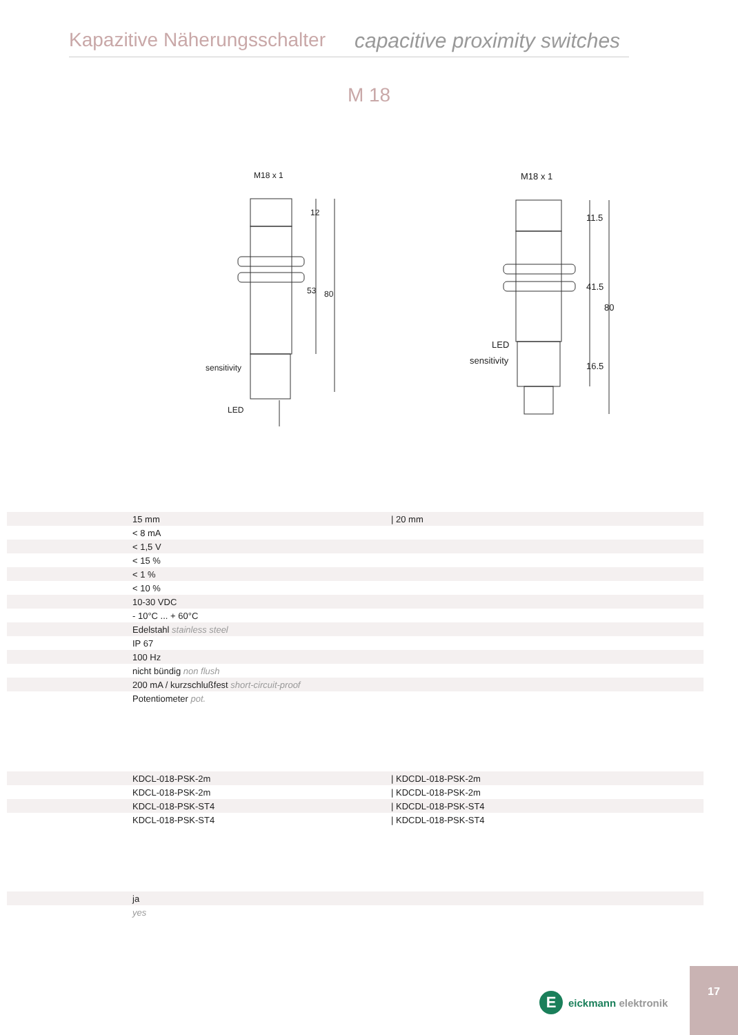Kapazitive Näherungsschalter capacitive proximity switches
M 18
M18 x 1
sensitivity
LED
12
53
80
M18 x 1
LED
sensitivity
11.5
41.5
16.5
80
| | 15 mm | / 20 mm |
| | < 8 mA | |
| | < 1,5 V | |
| | < 15 % | |
| | < 1 % | |
| | < 10 % | |
| | 10-30 VDC | |
| | - 10°C ... + 60°C | |
| | Edelstahl stainless steel | |
| | IP 67 | |
| | 100 Hz | |
| | nicht bündig non flush | |
| | 200 mA / kurzschlußfest short-circuit-proof | |
| | Potentiometer pot. | |
| | KDCL-018-PSK-2m | / KDCDL-018-PSK-2m |
| | KDCL-018-PSK-2m | / KDCDL-018-PSK-2m |
| | KDCL-018-PSK-ST4 | / KDCDL-018-PSK-ST4 |
| | KDCL-018-PSK-ST4 | / KDCDL-018-PSK-ST4 |
| | ja |
| | yes |
Eeickmann elektronik
17